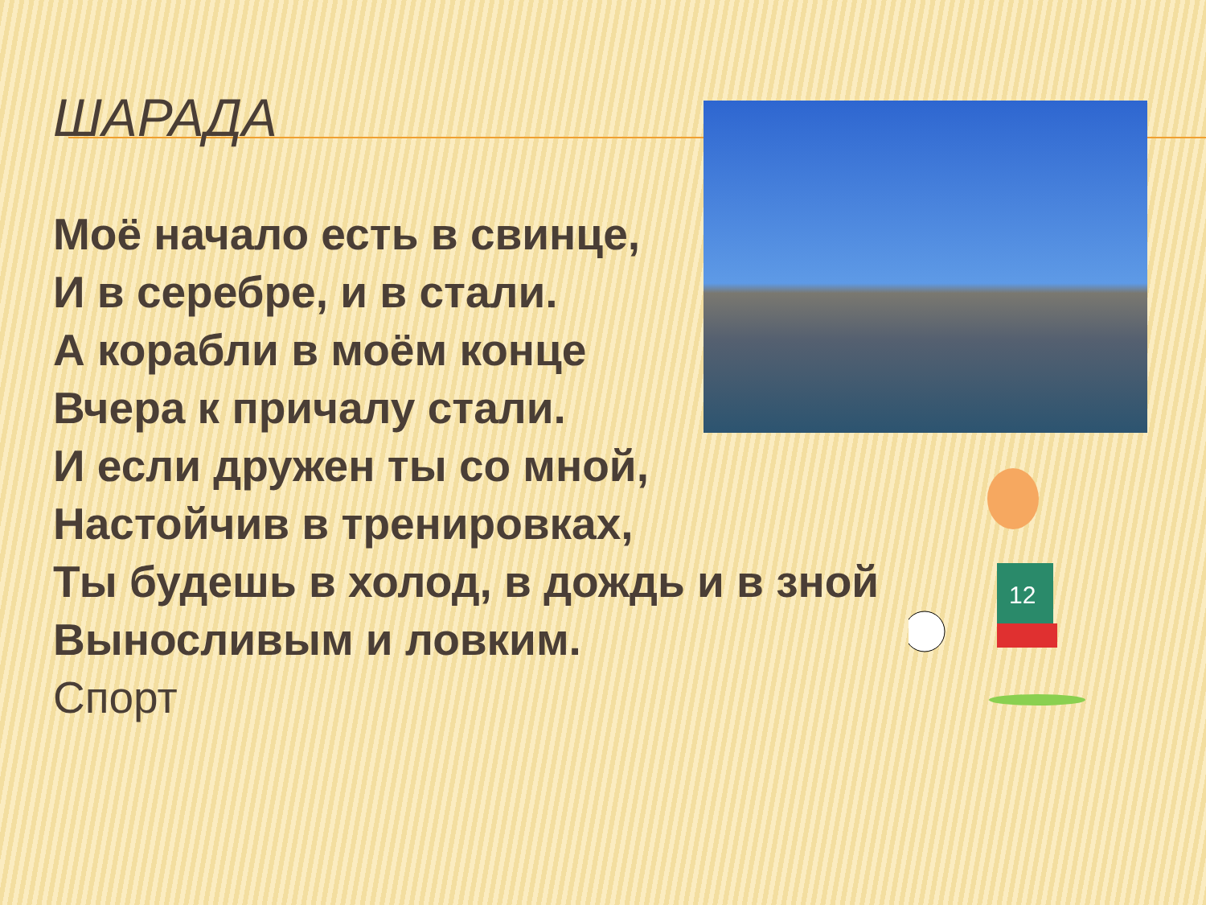ШАРАДА
Моё начало есть в свинце,
И в серебре, и в стали.
А корабли в моём конце
Вчера к причалу стали.
И если дружен ты со мной,
Настойчив в тренировках,
Ты будешь в холод, в дождь и в зной
Выносливым и ловким.
Спорт
12